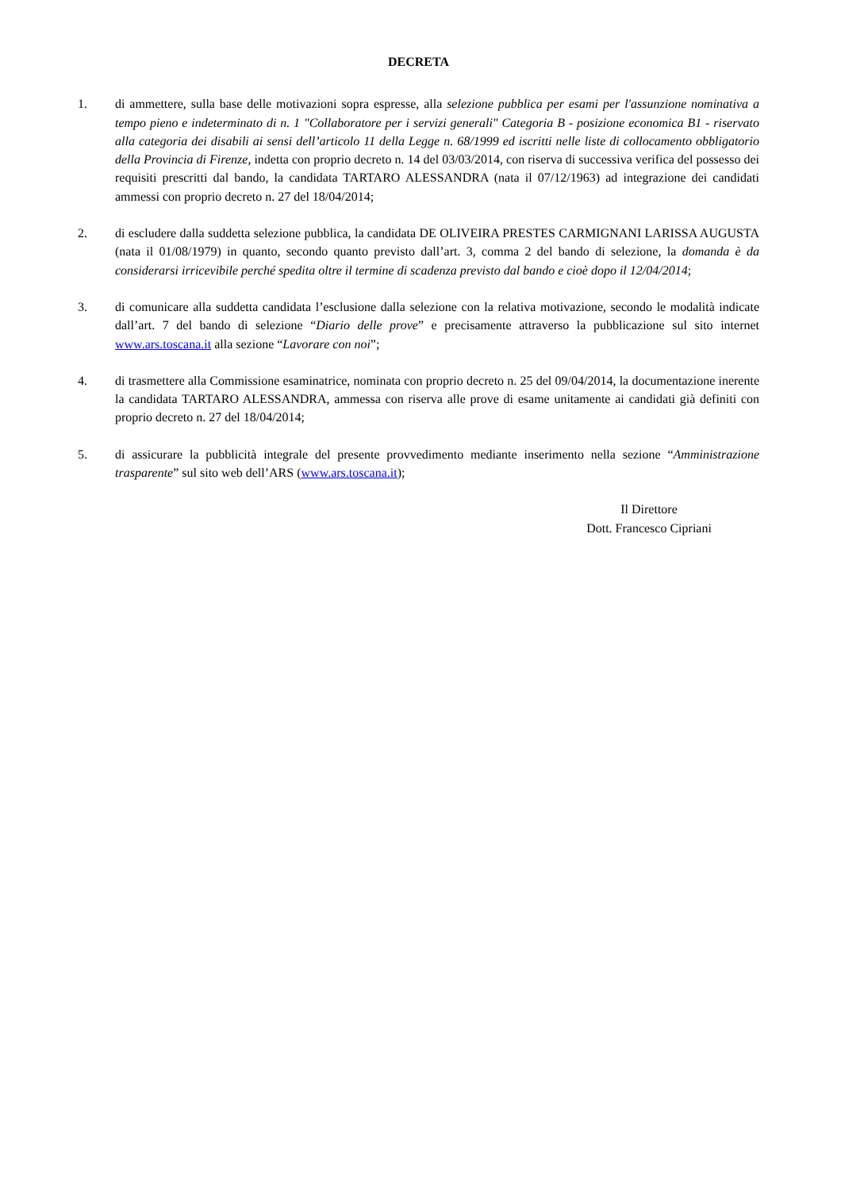DECRETA
1. di ammettere, sulla base delle motivazioni sopra espresse, alla selezione pubblica per esami per l'assunzione nominativa a tempo pieno e indeterminato di n. 1 "Collaboratore per i servizi generali" Categoria B - posizione economica B1 - riservato alla categoria dei disabili ai sensi dell’articolo 11 della Legge n. 68/1999 ed iscritti nelle liste di collocamento obbligatorio della Provincia di Firenze, indetta con proprio decreto n. 14 del 03/03/2014, con riserva di successiva verifica del possesso dei requisiti prescritti dal bando, la candidata TARTARO ALESSANDRA (nata il 07/12/1963) ad integrazione dei candidati ammessi con proprio decreto n. 27 del 18/04/2014;
2. di escludere dalla suddetta selezione pubblica, la candidata DE OLIVEIRA PRESTES CARMIGNANI LARISSA AUGUSTA (nata il 01/08/1979) in quanto, secondo quanto previsto dall’art. 3, comma 2 del bando di selezione, la domanda è da considerarsi irricevibile perché spedita oltre il termine di scadenza previsto dal bando e cioè dopo il 12/04/2014;
3. di comunicare alla suddetta candidata l’esclusione dalla selezione con la relativa motivazione, secondo le modalità indicate dall’art. 7 del bando di selezione “Diario delle prove” e precisamente attraverso la pubblicazione sul sito internet www.ars.toscana.it alla sezione “Lavorare con noi”;
4. di trasmettere alla Commissione esaminatrice, nominata con proprio decreto n. 25 del 09/04/2014, la documentazione inerente la candidata TARTARO ALESSANDRA, ammessa con riserva alle prove di esame unitamente ai candidati già definiti con proprio decreto n. 27 del 18/04/2014;
5. di assicurare la pubblicità integrale del presente provvedimento mediante inserimento nella sezione “Amministrazione trasparente” sul sito web dell’ARS (www.ars.toscana.it);
Il Direttore
Dott. Francesco Cipriani